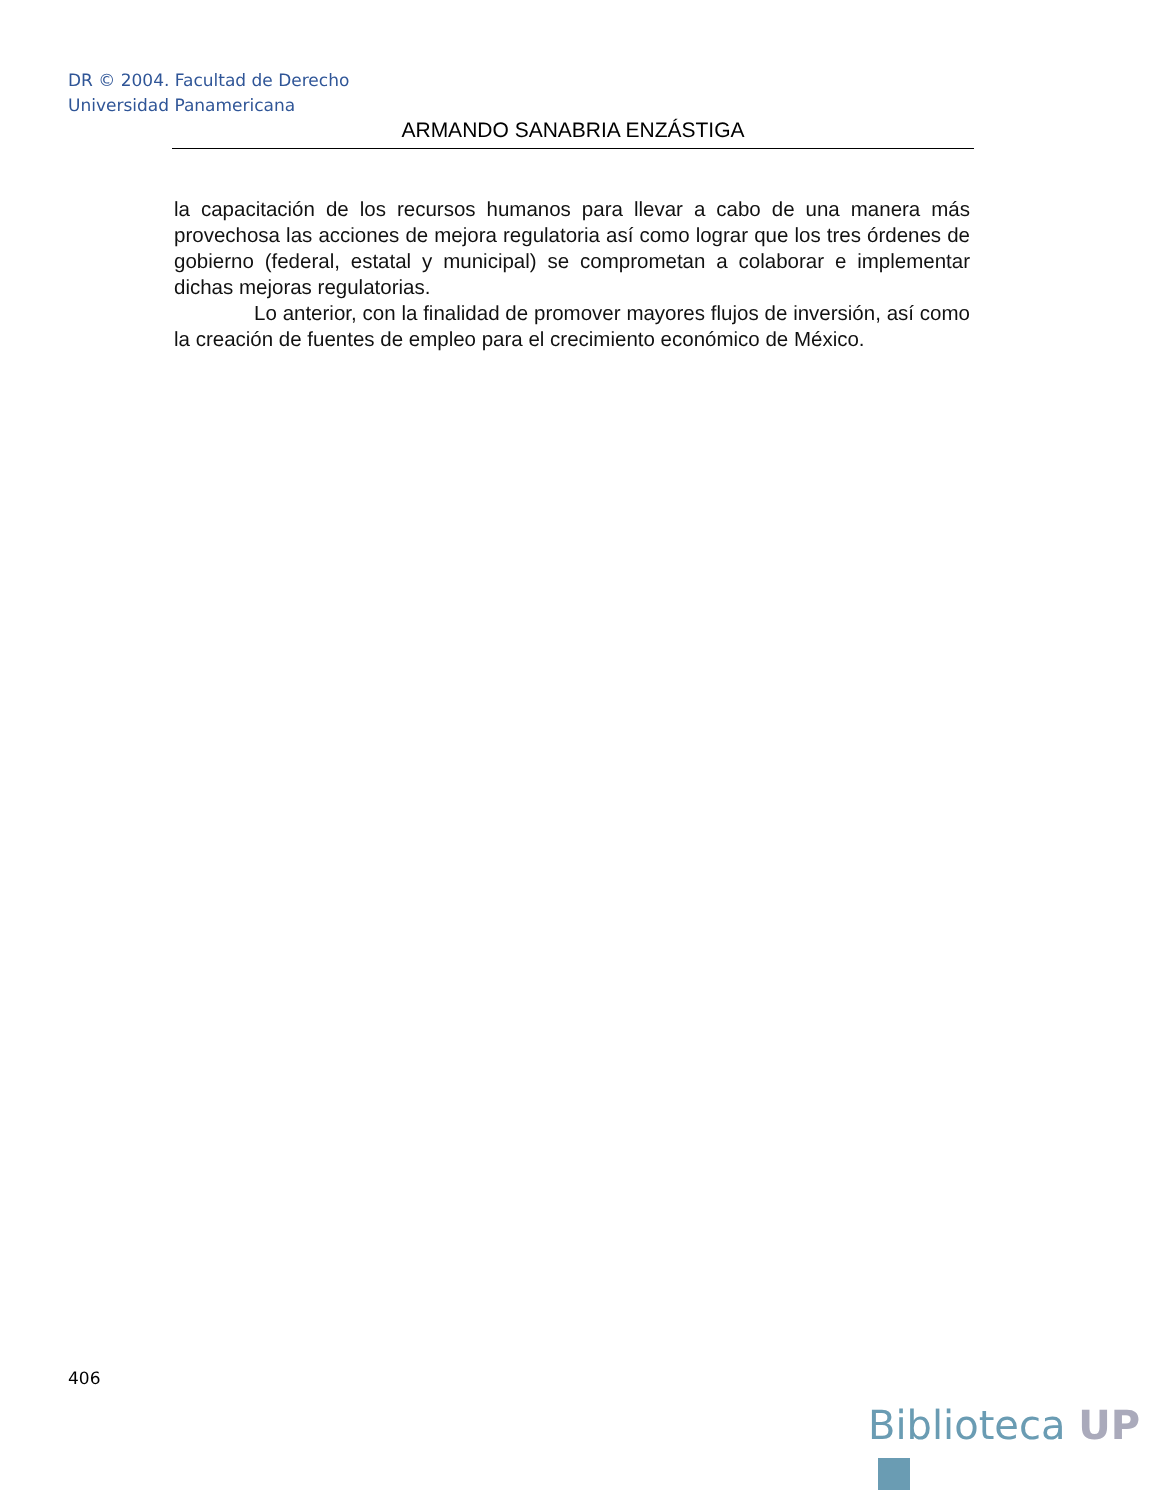DR © 2004. Facultad de Derecho
Universidad Panamericana
ARMANDO SANABRIA ENZÁSTIGA
la capacitación de los recursos humanos para llevar a cabo de una manera más provechosa las acciones de mejora regulatoria así como lograr que los tres órdenes de gobierno (federal, estatal y municipal) se comprometan a colaborar e implementar dichas mejoras regulatorias.
Lo anterior, con la finalidad de promover mayores flujos de inversión, así como la creación de fuentes de empleo para el crecimiento económico de México.
406
Biblioteca UP